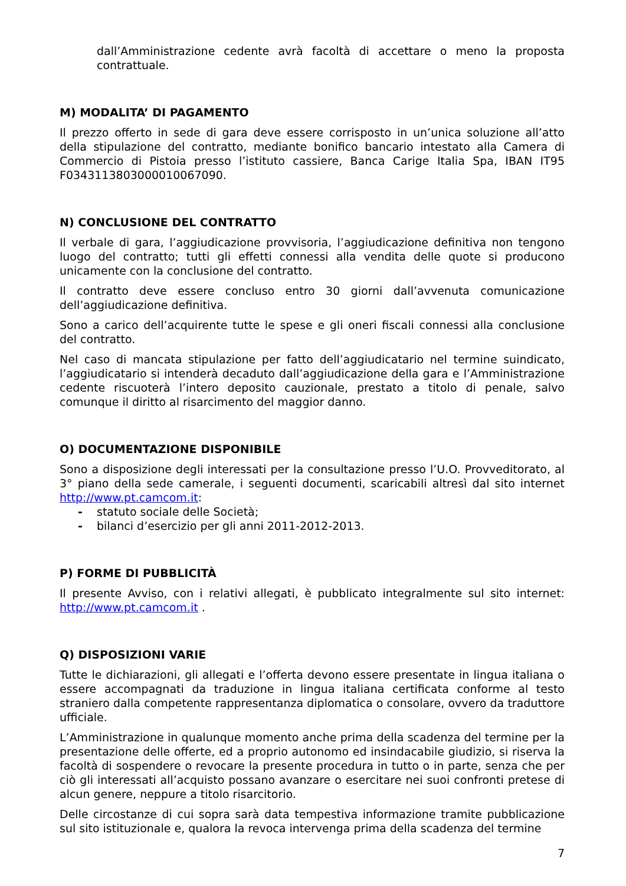dall’Amministrazione cedente avrà facoltà di accettare o meno la proposta contrattuale.
M) MODALITA’ DI PAGAMENTO
Il prezzo offerto in sede di gara deve essere corrisposto in un’unica soluzione all’atto della stipulazione del contratto, mediante bonifico bancario intestato alla Camera di Commercio di Pistoia presso l’istituto cassiere, Banca Carige Italia Spa, IBAN IT95 F0343113803000010067090.
N) CONCLUSIONE DEL CONTRATTO
Il verbale di gara, l’aggiudicazione provvisoria, l’aggiudicazione definitiva non tengono luogo del contratto; tutti gli effetti connessi alla vendita delle quote si producono unicamente con la conclusione del contratto.
Il contratto deve essere concluso entro 30 giorni dall’avvenuta comunicazione dell’aggiudicazione definitiva.
Sono a carico dell’acquirente tutte le spese e gli oneri fiscali connessi alla conclusione del contratto.
Nel caso di mancata stipulazione per fatto dell’aggiudicatario nel termine suindicato, l’aggiudicatario si intenderà decaduto dall’aggiudicazione della gara e l’Amministrazione cedente riscuoterà l’intero deposito cauzionale, prestato a titolo di penale, salvo comunque il diritto al risarcimento del maggior danno.
O) DOCUMENTAZIONE DISPONIBILE
Sono a disposizione degli interessati per la consultazione presso l’U.O. Provveditorato, al 3° piano della sede camerale, i seguenti documenti, scaricabili altresì dal sito internet http://www.pt.camcom.it:
- statuto sociale delle Società;
- bilanci d’esercizio per gli anni 2011-2012-2013.
P) FORME DI PUBBLICITÀ
Il presente Avviso, con i relativi allegati, è pubblicato integralmente sul sito internet: http://www.pt.camcom.it .
Q) DISPOSIZIONI VARIE
Tutte le dichiarazioni, gli allegati e l’offerta devono essere presentate in lingua italiana o essere accompagnati da traduzione in lingua italiana certificata conforme al testo straniero dalla competente rappresentanza diplomatica o consolare, ovvero da traduttore ufficiale.
L’Amministrazione in qualunque momento anche prima della scadenza del termine per la presentazione delle offerte, ed a proprio autonomo ed insindacabile giudizio, si riserva la facoltà di sospendere o revocare la presente procedura in tutto o in parte, senza che per ciò gli interessati all’acquisto possano avanzare o esercitare nei suoi confronti pretese di alcun genere, neppure a titolo risarcitorio.
Delle circostanze di cui sopra sarà data tempestiva informazione tramite pubblicazione sul sito istituzionale e, qualora la revoca intervenga prima della scadenza del termine
7